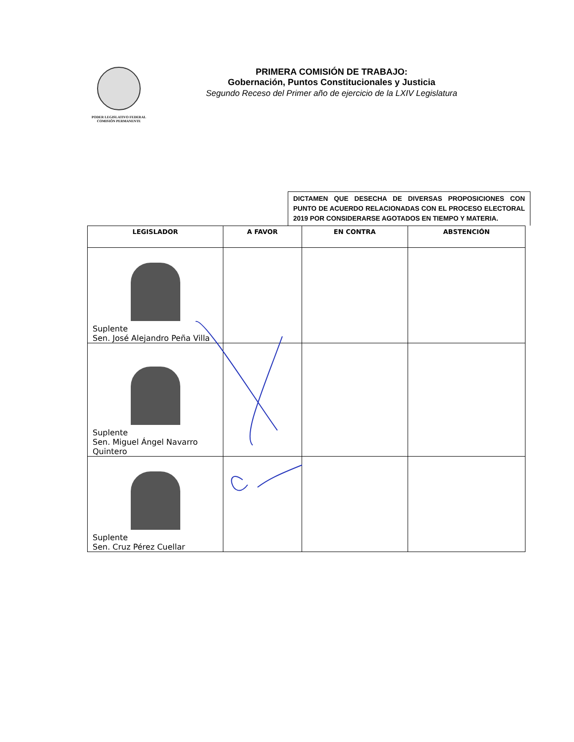PODER LEGISLATIVO FEDERAL
COMISIÓN PERMANENTE
PRIMERA COMISIÓN DE TRABAJO:
Gobernación, Puntos Constitucionales y Justicia
Segundo Receso del Primer año de ejercicio de la LXIV Legislatura
DICTAMEN QUE DESECHA DE DIVERSAS PROPOSICIONES CON PUNTO DE ACUERDO RELACIONADAS CON EL PROCESO ELECTORAL 2019 POR CONSIDERARSE AGOTADOS EN TIEMPO Y MATERIA.
| LEGISLADOR | A FAVOR | EN CONTRA | ABSTENCIÓN |
| --- | --- | --- | --- |
| Suplente Sen. José Alejandro Peña Villa | | | |
| Suplente Sen. Miguel Ángel Navarro Quintero | | | |
| Suplente Sen. Cruz Pérez Cuellar | | | |